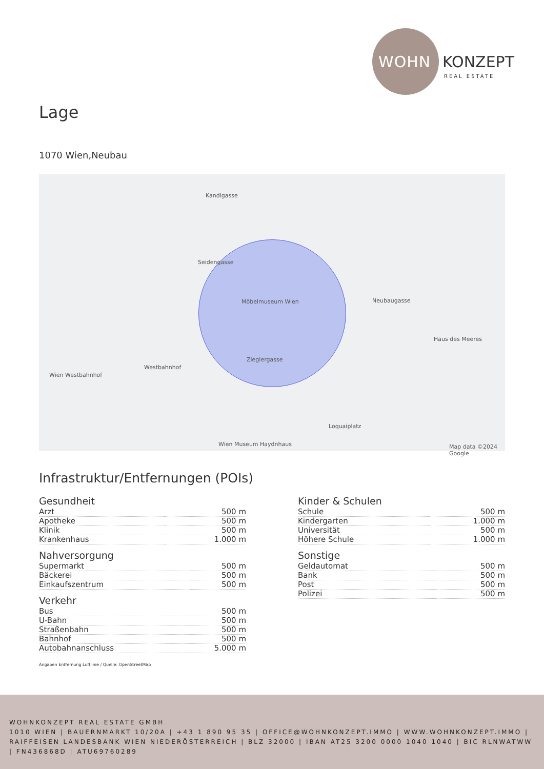WOHN KONZEPT
REAL ESTATE
Lage
1070 Wien,Neubau
Kandlgasse
Seidengasse
Möbelmuseum Wien
Zieglergasse
Neubaugasse
Haus des Meeres
Wien Westbahnhof
Westbahnhof
Loquaiplatz
Wien Museum Haydnhaus Map data ©2024 Google
Infrastruktur/Entfernungen (POIs)
Gesundheit
| Arzt | 500 m |
| Apotheke | 500 m |
| Klinik | 500 m |
| Krankenhaus | 1.000 m |
Nahversorgung
| Supermarkt | 500 m |
| Bäckerei | 500 m |
| Einkaufszentrum | 500 m |
Verkehr
| Bus | 500 m |
| U-Bahn | 500 m |
| Straßenbahn | 500 m |
| Bahnhof | 500 m |
| Autobahnanschluss | 5.000 m |
Kinder & Schulen
| Schule | 500 m |
| Kindergarten | 1.000 m |
| Universität | 500 m |
| Höhere Schule | 1.000 m |
Sonstige
| Geldautomat | 500 m |
| Bank | 500 m |
| Post | 500 m |
| Polizei | 500 m |
Angaben Entfernung Luftlinie / Quelle: OpenStreetMap
WOHNKONZEPT REAL ESTATE GMBH
1010 WIEN | BAUERNMARKT 10/20A | +43 1 890 95 35 | OFFICE@WOHNKONZEPT.IMMO | WWW.WOHNKONZEPT.IMMO | RAIFFEISEN LANDESBANK WIEN NIEDERÖSTERREICH | BLZ 32000 | IBAN AT25 3200 0000 1040 1040 | BIC RLNWATWW | FN436868D | ATU69760289